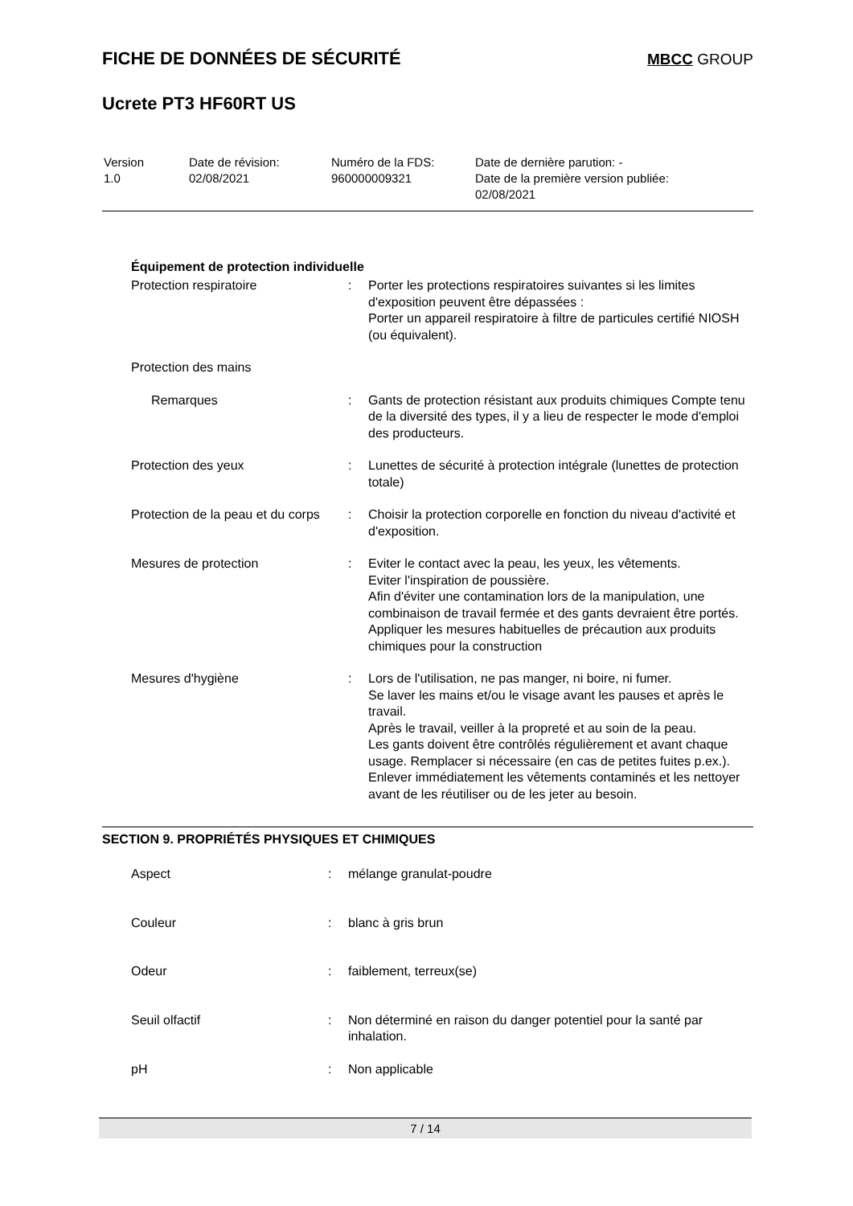FICHE DE DONNÉES DE SÉCURITÉ MBCC GROUP
Ucrete PT3 HF60RT US
| Version 1.0 | Date de révision: 02/08/2021 | Numéro de la FDS: 960000009321 | Date de dernière parution: - Date de la première version publiée: 02/08/2021 |
Équipement de protection individuelle
| Protection respiratoire | : | Porter les protections respiratoires suivantes si les limites d'exposition peuvent être dépassées : Porter un appareil respiratoire à filtre de particules certifié NIOSH (ou équivalent). |
| Protection des mains | | |
| Remarques | : | Gants de protection résistant aux produits chimiques Compte tenu de la diversité des types, il y a lieu de respecter le mode d'emploi des producteurs. |
| Protection des yeux | : | Lunettes de sécurité à protection intégrale (lunettes de protection totale) |
| Protection de la peau et du corps | : | Choisir la protection corporelle en fonction du niveau d'activité et d'exposition. |
| Mesures de protection | : | Eviter le contact avec la peau, les yeux, les vêtements. Eviter l'inspiration de poussière. Afin d'éviter une contamination lors de la manipulation, une combinaison de travail fermée et des gants devraient être portés. Appliquer les mesures habituelles de précaution aux produits chimiques pour la construction |
| Mesures d'hygiène | : | Lors de l'utilisation, ne pas manger, ni boire, ni fumer. Se laver les mains et/ou le visage avant les pauses et après le travail. Après le travail, veiller à la propreté et au soin de la peau. Les gants doivent être contrôlés régulièrement et avant chaque usage. Remplacer si nécessaire (en cas de petites fuites p.ex.). Enlever immédiatement les vêtements contaminés et les nettoyer avant de les réutiliser ou de les jeter au besoin. |
SECTION 9. PROPRIÉTÉS PHYSIQUES ET CHIMIQUES
| Aspect | : | mélange granulat-poudre |
| Couleur | : | blanc à gris brun |
| Odeur | : | faiblement, terreux(se) |
| Seuil olfactif | : | Non déterminé en raison du danger potentiel pour la santé par inhalation. |
| pH | : | Non applicable |
7 / 14